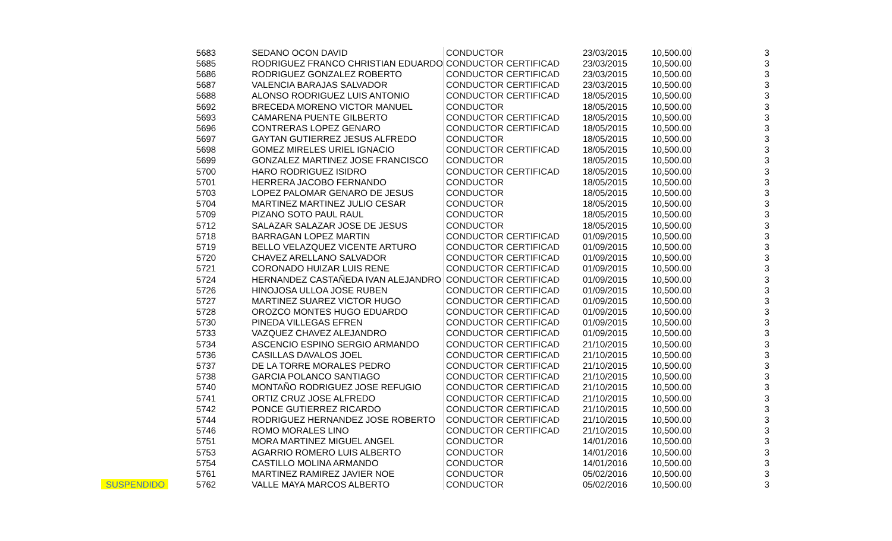| | 5683 | SEDANO OCON DAVID | CONDUCTOR | 23/03/2015 | 10,500.00 | 3 |
| | 5685 | RODRIGUEZ FRANCO CHRISTIAN EDUARDO | CONDUCTOR CERTIFICAD | 23/03/2015 | 10,500.00 | 3 |
| | 5686 | RODRIGUEZ GONZALEZ ROBERTO | CONDUCTOR CERTIFICAD | 23/03/2015 | 10,500.00 | 3 |
| | 5687 | VALENCIA BARAJAS SALVADOR | CONDUCTOR CERTIFICAD | 23/03/2015 | 10,500.00 | 3 |
| | 5688 | ALONSO RODRIGUEZ LUIS ANTONIO | CONDUCTOR CERTIFICAD | 18/05/2015 | 10,500.00 | 3 |
| | 5692 | BRECEDA MORENO VICTOR MANUEL | CONDUCTOR | 18/05/2015 | 10,500.00 | 3 |
| | 5693 | CAMARENA PUENTE GILBERTO | CONDUCTOR CERTIFICAD | 18/05/2015 | 10,500.00 | 3 |
| | 5696 | CONTRERAS LOPEZ GENARO | CONDUCTOR CERTIFICAD | 18/05/2015 | 10,500.00 | 3 |
| | 5697 | GAYTAN GUTIERREZ JESUS ALFREDO | CONDUCTOR | 18/05/2015 | 10,500.00 | 3 |
| | 5698 | GOMEZ MIRELES URIEL IGNACIO | CONDUCTOR CERTIFICAD | 18/05/2015 | 10,500.00 | 3 |
| | 5699 | GONZALEZ MARTINEZ JOSE FRANCISCO | CONDUCTOR | 18/05/2015 | 10,500.00 | 3 |
| | 5700 | HARO RODRIGUEZ ISIDRO | CONDUCTOR CERTIFICAD | 18/05/2015 | 10,500.00 | 3 |
| | 5701 | HERRERA JACOBO FERNANDO | CONDUCTOR | 18/05/2015 | 10,500.00 | 3 |
| | 5703 | LOPEZ PALOMAR GENARO DE JESUS | CONDUCTOR | 18/05/2015 | 10,500.00 | 3 |
| | 5704 | MARTINEZ MARTINEZ JULIO CESAR | CONDUCTOR | 18/05/2015 | 10,500.00 | 3 |
| | 5709 | PIZANO SOTO PAUL RAUL | CONDUCTOR | 18/05/2015 | 10,500.00 | 3 |
| | 5712 | SALAZAR SALAZAR JOSE DE JESUS | CONDUCTOR | 18/05/2015 | 10,500.00 | 3 |
| | 5718 | BARRAGAN LOPEZ MARTIN | CONDUCTOR CERTIFICAD | 01/09/2015 | 10,500.00 | 3 |
| | 5719 | BELLO VELAZQUEZ VICENTE ARTURO | CONDUCTOR CERTIFICAD | 01/09/2015 | 10,500.00 | 3 |
| | 5720 | CHAVEZ ARELLANO SALVADOR | CONDUCTOR CERTIFICAD | 01/09/2015 | 10,500.00 | 3 |
| | 5721 | CORONADO HUIZAR LUIS RENE | CONDUCTOR CERTIFICAD | 01/09/2015 | 10,500.00 | 3 |
| | 5724 | HERNANDEZ CASTAÑEDA IVAN ALEJANDRO | CONDUCTOR CERTIFICAD | 01/09/2015 | 10,500.00 | 3 |
| | 5726 | HINOJOSA ULLOA JOSE RUBEN | CONDUCTOR CERTIFICAD | 01/09/2015 | 10,500.00 | 3 |
| | 5727 | MARTINEZ SUAREZ VICTOR HUGO | CONDUCTOR CERTIFICAD | 01/09/2015 | 10,500.00 | 3 |
| | 5728 | OROZCO MONTES HUGO EDUARDO | CONDUCTOR CERTIFICAD | 01/09/2015 | 10,500.00 | 3 |
| | 5730 | PINEDA VILLEGAS EFREN | CONDUCTOR CERTIFICAD | 01/09/2015 | 10,500.00 | 3 |
| | 5733 | VAZQUEZ CHAVEZ ALEJANDRO | CONDUCTOR CERTIFICAD | 01/09/2015 | 10,500.00 | 3 |
| | 5734 | ASCENCIO ESPINO SERGIO ARMANDO | CONDUCTOR CERTIFICAD | 21/10/2015 | 10,500.00 | 3 |
| | 5736 | CASILLAS DAVALOS JOEL | CONDUCTOR CERTIFICAD | 21/10/2015 | 10,500.00 | 3 |
| | 5737 | DE LA TORRE MORALES PEDRO | CONDUCTOR CERTIFICAD | 21/10/2015 | 10,500.00 | 3 |
| | 5738 | GARCIA POLANCO SANTIAGO | CONDUCTOR CERTIFICAD | 21/10/2015 | 10,500.00 | 3 |
| | 5740 | MONTAÑO RODRIGUEZ JOSE REFUGIO | CONDUCTOR CERTIFICAD | 21/10/2015 | 10,500.00 | 3 |
| | 5741 | ORTIZ CRUZ JOSE ALFREDO | CONDUCTOR CERTIFICAD | 21/10/2015 | 10,500.00 | 3 |
| | 5742 | PONCE GUTIERREZ RICARDO | CONDUCTOR CERTIFICAD | 21/10/2015 | 10,500.00 | 3 |
| | 5744 | RODRIGUEZ HERNANDEZ JOSE ROBERTO | CONDUCTOR CERTIFICAD | 21/10/2015 | 10,500.00 | 3 |
| | 5746 | ROMO MORALES LINO | CONDUCTOR CERTIFICAD | 21/10/2015 | 10,500.00 | 3 |
| | 5751 | MORA MARTINEZ MIGUEL ANGEL | CONDUCTOR | 14/01/2016 | 10,500.00 | 3 |
| | 5753 | AGARRIO ROMERO LUIS ALBERTO | CONDUCTOR | 14/01/2016 | 10,500.00 | 3 |
| | 5754 | CASTILLO MOLINA ARMANDO | CONDUCTOR | 14/01/2016 | 10,500.00 | 3 |
| | 5761 | MARTINEZ RAMIREZ JAVIER NOE | CONDUCTOR | 05/02/2016 | 10,500.00 | 3 |
| SUSPENDIDO | 5762 | VALLE MAYA MARCOS ALBERTO | CONDUCTOR | 05/02/2016 | 10,500.00 | 3 |